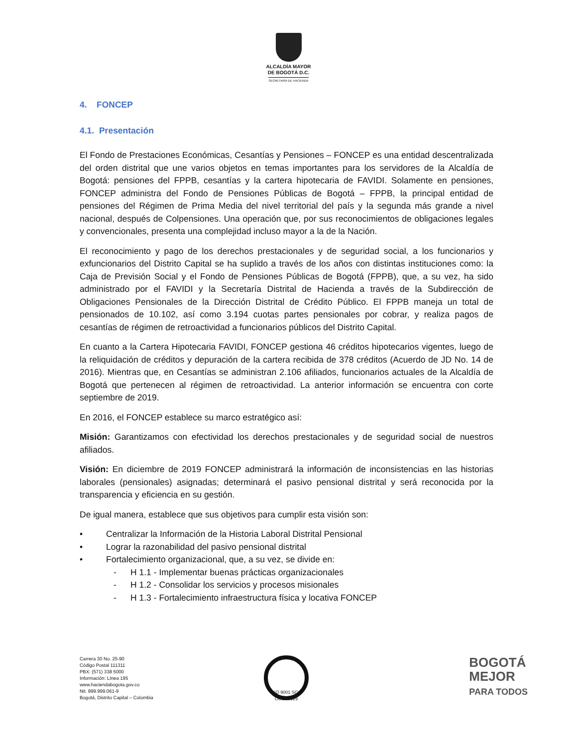ALCALDÍA MAYOR
DE BOGOTÁ D.C.
SECRETARÍA DE HACIENDA
4. FONCEP
4.1. Presentación
El Fondo de Prestaciones Económicas, Cesantías y Pensiones – FONCEP es una entidad descentralizada del orden distrital que une varios objetos en temas importantes para los servidores de la Alcaldía de Bogotá: pensiones del FPPB, cesantías y la cartera hipotecaria de FAVIDI. Solamente en pensiones, FONCEP administra del Fondo de Pensiones Públicas de Bogotá – FPPB, la principal entidad de pensiones del Régimen de Prima Media del nivel territorial del país y la segunda más grande a nivel nacional, después de Colpensiones. Una operación que, por sus reconocimientos de obligaciones legales y convencionales, presenta una complejidad incluso mayor a la de la Nación.
El reconocimiento y pago de los derechos prestacionales y de seguridad social, a los funcionarios y exfuncionarios del Distrito Capital se ha suplido a través de los años con distintas instituciones como: la Caja de Previsión Social y el Fondo de Pensiones Públicas de Bogotá (FPPB), que, a su vez, ha sido administrado por el FAVIDI y la Secretaría Distrital de Hacienda a través de la Subdirección de Obligaciones Pensionales de la Dirección Distrital de Crédito Público. El FPPB maneja un total de pensionados de 10.102, así como 3.194 cuotas partes pensionales por cobrar, y realiza pagos de cesantías de régimen de retroactividad a funcionarios públicos del Distrito Capital.
En cuanto a la Cartera Hipotecaria FAVIDI, FONCEP gestiona 46 créditos hipotecarios vigentes, luego de la reliquidación de créditos y depuración de la cartera recibida de 378 créditos (Acuerdo de JD No. 14 de 2016). Mientras que, en Cesantías se administran 2.106 afiliados, funcionarios actuales de la Alcaldía de Bogotá que pertenecen al régimen de retroactividad. La anterior información se encuentra con corte septiembre de 2019.
En 2016, el FONCEP establece su marco estratégico así:
Misión: Garantizamos con efectividad los derechos prestacionales y de seguridad social de nuestros afiliados.
Visión: En diciembre de 2019 FONCEP administrará la información de inconsistencias en las historias laborales (pensionales) asignadas; determinará el pasivo pensional distrital y será reconocida por la transparencia y eficiencia en su gestión.
De igual manera, establece que sus objetivos para cumplir esta visión son:
• Centralizar la Información de la Historia Laboral Distrital Pensional
• Lograr la razonabilidad del pasivo pensional distrital
• Fortalecimiento organizacional, que, a su vez, se divide en:
- H 1.1 - Implementar buenas prácticas organizacionales
- H 1.2 - Consolidar los servicios y procesos misionales
- H 1.3 - Fortalecimiento infraestructura física y locativa FONCEP
Carrera 30 No. 25-90
Código Postal 111311
PBX: (571) 338 5000
Información: Línea 195
www.haciendabogota.gov.co
Nit. 899.999.061-9
Bogotá, Distrito Capital – Colombia
ISO 9001 SGS
CO18/8129
BOGOTÁ
MEJOR
PARA TODOS